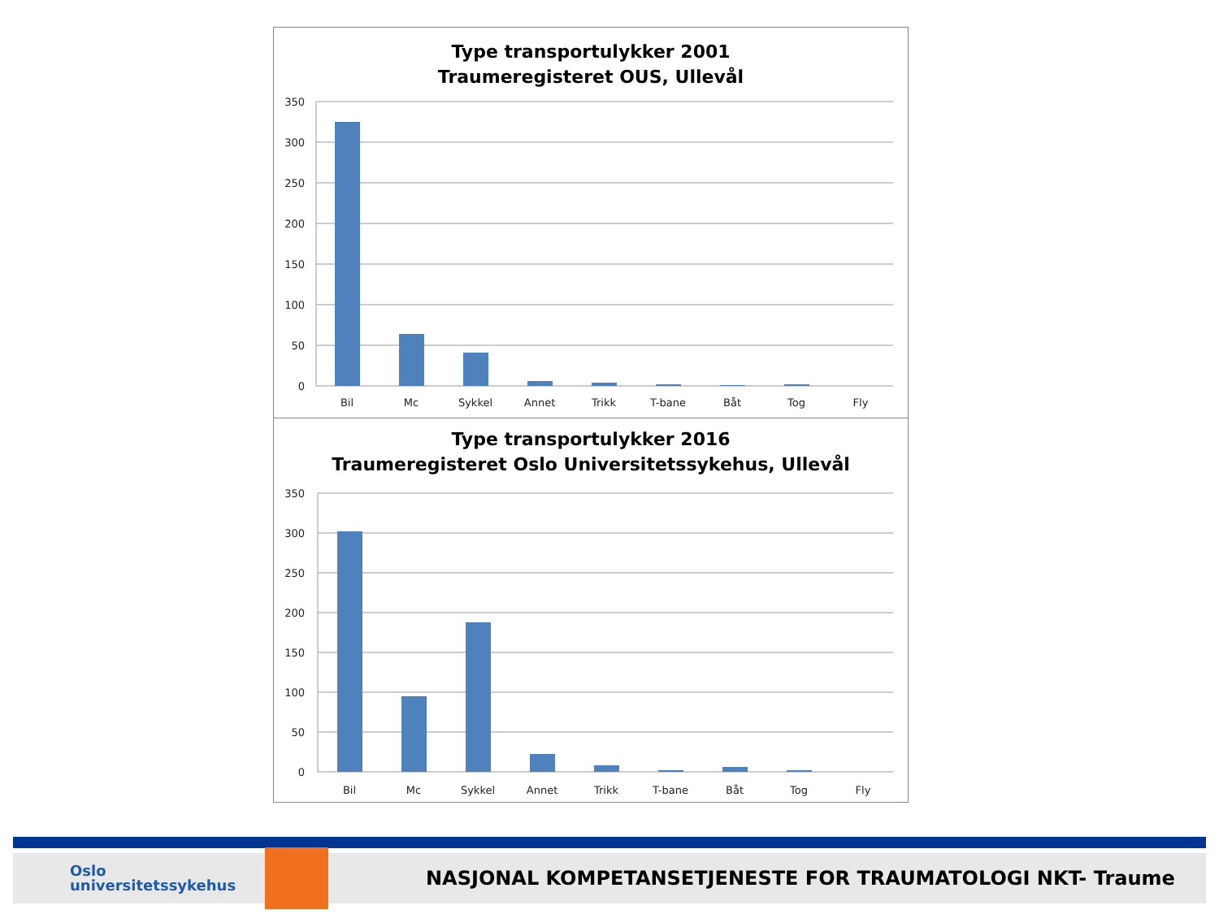Type transportulykker 2001
Traumeregisteret OUS, Ullevål
350
300
250
200
150
100
50
0
Bil
Mc
Sykkel
Annet
Trikk
T-bane
Båt
Tog
Fly
Type transportulykker 2016
Traumeregisteret Oslo Universitetssykehus, Ullevål
350
300
250
200
150
100
50
0
Bil
Mc
Sykkel
Annet
Trikk
T-bane
Båt
Tog
Fly
Oslo
universitetssykehus
NASJONAL KOMPETANSETJENESTE FOR TRAUMATOLOGI NKT- Traume